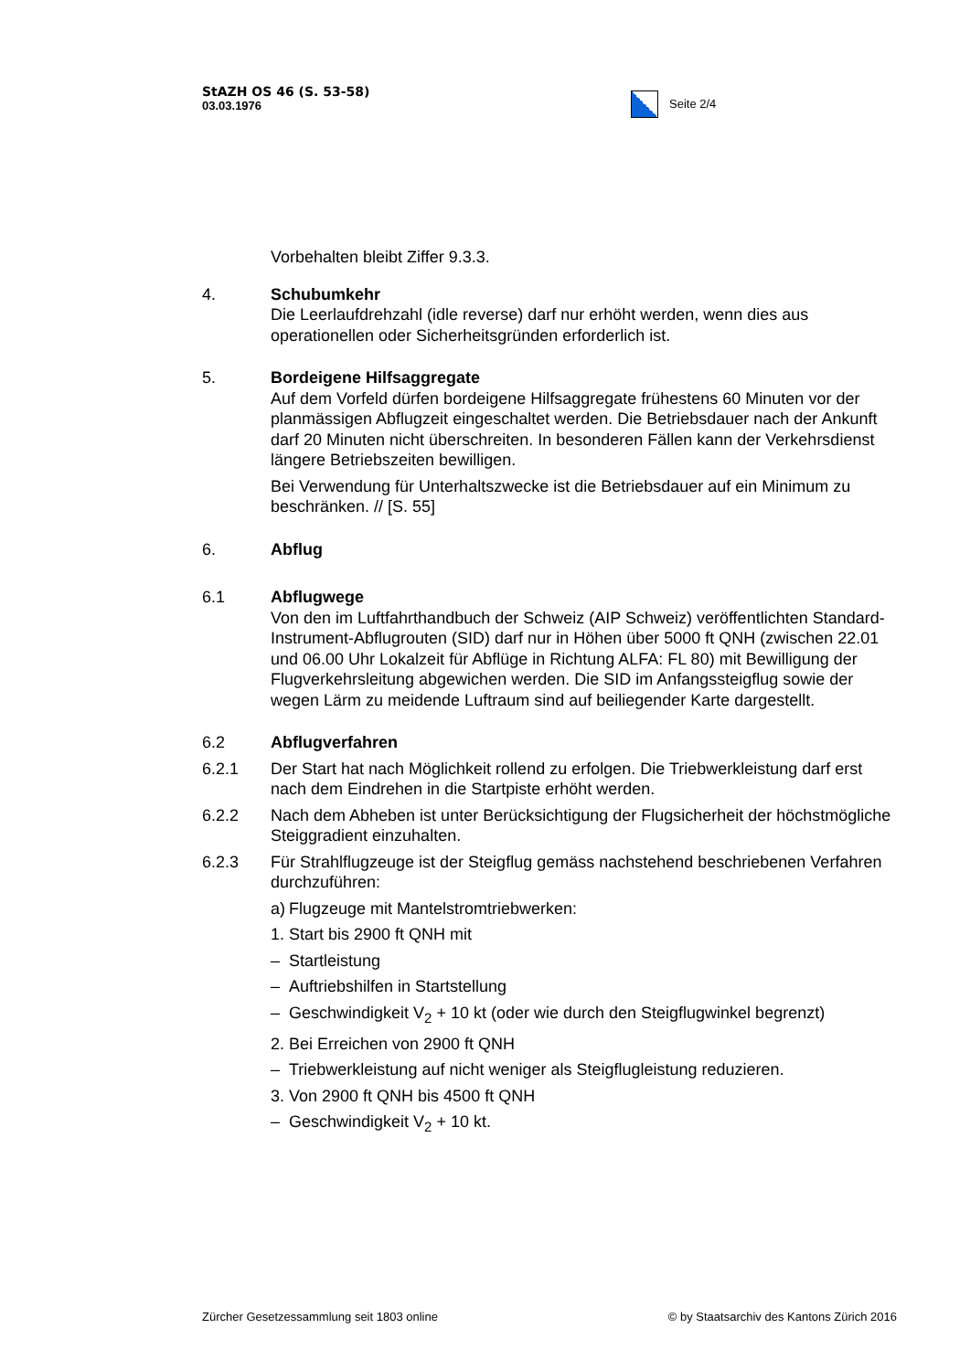StAZH OS 46 (S. 53-58)
03.03.1976
Seite 2/4
Vorbehalten bleibt Ziffer 9.3.3.
4. Schubumkehr
Die Leerlaufdrehzahl (idle reverse) darf nur erhöht werden, wenn dies aus operationellen oder Sicherheitsgründen erforderlich ist.
5. Bordeigene Hilfsaggregate
Auf dem Vorfeld dürfen bordeigene Hilfsaggregate frühestens 60 Minuten vor der planmässigen Abflugzeit eingeschaltet werden. Die Betriebsdauer nach der Ankunft darf 20 Minuten nicht überschreiten. In besonderen Fällen kann der Verkehrsdienst längere Betriebszeiten bewilligen.
Bei Verwendung für Unterhaltszwecke ist die Betriebsdauer auf ein Minimum zu beschränken. // [S. 55]
6. Abflug
6.1 Abflugwege
Von den im Luftfahrthandbuch der Schweiz (AIP Schweiz) veröffentlichten Standard-Instrument-Abflugrouten (SID) darf nur in Höhen über 5000 ft QNH (zwischen 22.01 und 06.00 Uhr Lokalzeit für Abflüge in Richtung ALFA: FL 80) mit Bewilligung der Flugverkehrsleitung abgewichen werden. Die SID im Anfangssteigflug sowie der wegen Lärm zu meidende Luftraum sind auf beiliegender Karte dargestellt.
6.2 Abflugverfahren
6.2.1 Der Start hat nach Möglichkeit rollend zu erfolgen. Die Triebwerkleistung darf erst nach dem Eindrehen in die Startpiste erhöht werden.
6.2.2 Nach dem Abheben ist unter Berücksichtigung der Flugsicherheit der höchstmögliche Steiggradient einzuhalten.
6.2.3 Für Strahlflugzeuge ist der Steigflug gemäss nachstehend beschriebenen Verfahren durchzuführen:
a) Flugzeuge mit Mantelstromtriebwerken:
1. Start bis 2900 ft QNH mit
– Startleistung
– Auftriebshilfen in Startstellung
– Geschwindigkeit V<sub>2</sub> + 10 kt (oder wie durch den Steigflugwinkel begrenzt)
2. Bei Erreichen von 2900 ft QNH
– Triebwerkleistung auf nicht weniger als Steigflugleistung reduzieren.
3. Von 2900 ft QNH bis 4500 ft QNH
– Geschwindigkeit V<sub>2</sub> + 10 kt.
Zürcher Gesetzessammlung seit 1803 online © by Staatsarchiv des Kantons Zürich 2016